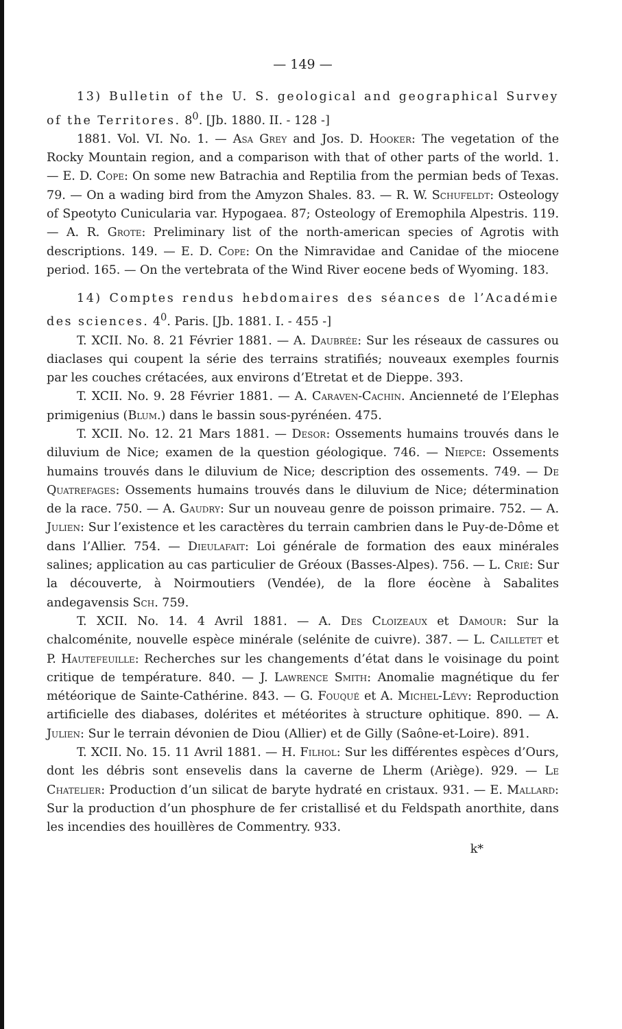— 149 —
13) Bulletin of the U. S. geological and geographical Survey of the Territores. 8<sup>0</sup>. [Jb. 1880. II. - 128 -]
1881. Vol. VI. No. 1. — Asa Grey and Jos. D. Hooker: The vegetation of the Rocky Mountain region, and a comparison with that of other parts of the world. 1. — E. D. Cope: On some new Batrachia and Reptilia from the permian beds of Texas. 79. — On a wading bird from the Amyzon Shales. 83. — R. W. Schufeldt: Osteology of Speotyto Cunicularia var. Hypogaea. 87; Osteology of Eremophila Alpestris. 119. — A. R. Grote: Preliminary list of the north-american species of Agrotis with descriptions. 149. — E. D. Cope: On the Nimravidae and Canidae of the miocene period. 165. — On the vertebrata of the Wind River eocene beds of Wyoming. 183.
14) Comptes rendus hebdomaires des séances de l’Académie des sciences. 4<sup>0</sup>. Paris. [Jb. 1881. I. - 455 -]
T. XCII. No. 8. 21 Février 1881. — A. Daubrée: Sur les réseaux de cassures ou diaclases qui coupent la série des terrains stratifiés; nouveaux exemples fournis par les couches crétacées, aux environs d’Etretat et de Dieppe. 393.
T. XCII. No. 9. 28 Février 1881. — A. Caraven-Cachin. Ancienneté de l’Elephas primigenius (Blum.) dans le bassin sous-pyrénéen. 475.
T. XCII. No. 12. 21 Mars 1881. — Desor: Ossements humains trouvés dans le diluvium de Nice; examen de la question géologique. 746. — Niepce: Ossements humains trouvés dans le diluvium de Nice; description des ossements. 749. — De Quatrefages: Ossements humains trouvés dans le diluvium de Nice; détermination de la race. 750. — A. Gaudry: Sur un nouveau genre de poisson primaire. 752. — A. Julien: Sur l’existence et les caractères du terrain cambrien dans le Puy-de-Dôme et dans l’Allier. 754. — Dieulafait: Loi générale de formation des eaux minérales salines; application au cas particulier de Gréoux (Basses-Alpes). 756. — L. Crié: Sur la découverte, à Noirmoutiers (Vendée), de la flore éocène à Sabalites andegavensis Sch. 759.
T. XCII. No. 14. 4 Avril 1881. — A. Des Cloizeaux et Damour: Sur la chalcoménite, nouvelle espèce minérale (selénite de cuivre). 387. — L. Cailletet et P. Hautefeuille: Recherches sur les changements d’état dans le voisinage du point critique de température. 840. — J. Lawrence Smith: Anomalie magnétique du fer météorique de Sainte-Cathérine. 843. — G. Fouqué et A. Michel-Lévy: Reproduction artificielle des diabases, dolérites et météorites à structure ophitique. 890. — A. Julien: Sur le terrain dévonien de Diou (Allier) et de Gilly (Saône-et-Loire). 891.
T. XCII. No. 15. 11 Avril 1881. — H. Filhol: Sur les différentes espèces d’Ours, dont les débris sont ensevelis dans la caverne de Lherm (Ariège). 929. — Le Chatelier: Production d’un silicat de baryte hydraté en cristaux. 931. — E. Mallard: Sur la production d’un phosphure de fer cristallisé et du Feldspath anorthite, dans les incendies des houillères de Commentry. 933.
k*